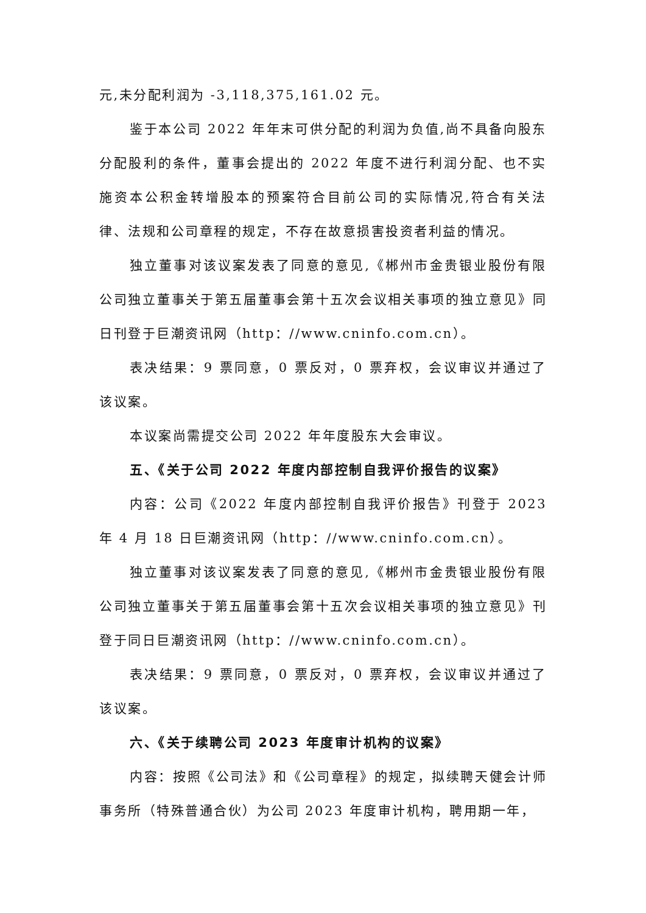元,未分配利润为 -3,118,375,161.02 元。
鉴于本公司 2022 年年末可供分配的利润为负值,尚不具备向股东分配股利的条件，董事会提出的 2022 年度不进行利润分配、也不实施资本公积金转增股本的预案符合目前公司的实际情况,符合有关法律、法规和公司章程的规定，不存在故意损害投资者利益的情况。
独立董事对该议案发表了同意的意见,《郴州市金贵银业股份有限公司独立董事关于第五届董事会第十五次会议相关事项的独立意见》同日刊登于巨潮资讯网（http：//www.cninfo.com.cn）。
表决结果：9 票同意，0 票反对，0 票弃权，会议审议并通过了该议案。
本议案尚需提交公司 2022 年年度股东大会审议。
五、《关于公司 2022 年度内部控制自我评价报告的议案》
内容：公司《2022 年度内部控制自我评价报告》刊登于 2023 年 4 月 18 日巨潮资讯网（http：//www.cninfo.com.cn）。
独立董事对该议案发表了同意的意见,《郴州市金贵银业股份有限公司独立董事关于第五届董事会第十五次会议相关事项的独立意见》刊登于同日巨潮资讯网（http：//www.cninfo.com.cn）。
表决结果：9 票同意，0 票反对，0 票弃权，会议审议并通过了该议案。
六、《关于续聘公司 2023 年度审计机构的议案》
内容：按照《公司法》和《公司章程》的规定，拟续聘天健会计师事务所（特殊普通合伙）为公司 2023 年度审计机构，聘用期一年，